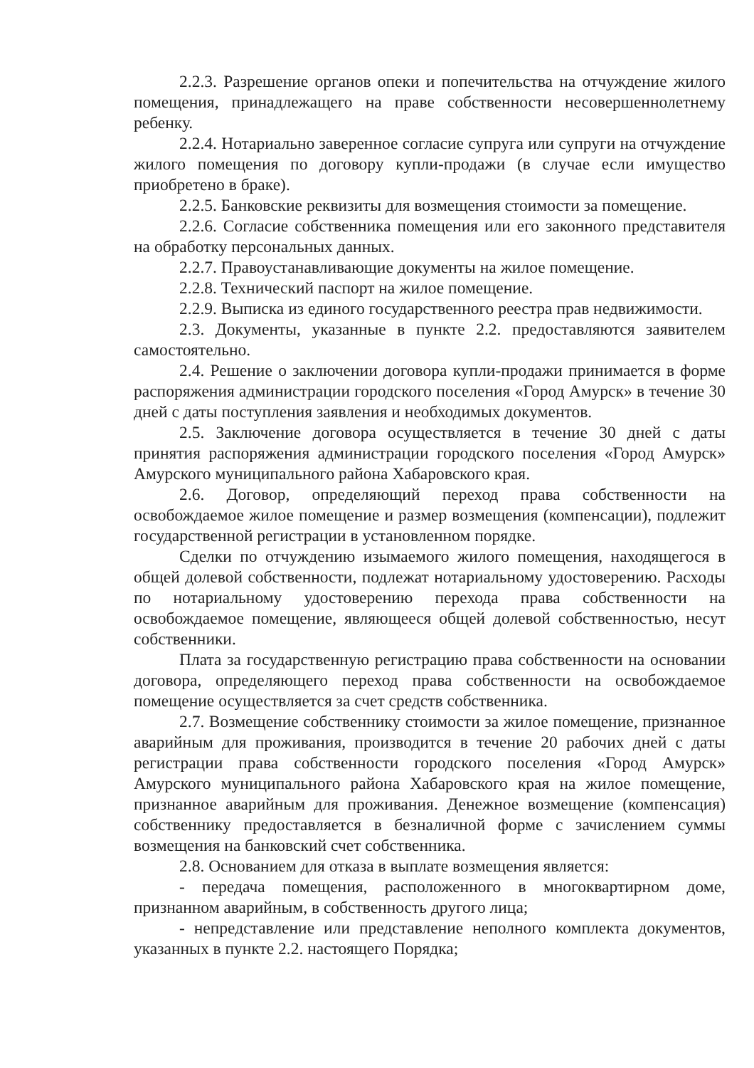2.2.3. Разрешение органов опеки и попечительства на отчуждение жилого помещения, принадлежащего на праве собственности несовершеннолетнему ребенку.
2.2.4. Нотариально заверенное согласие супруга или супруги на отчуждение жилого помещения по договору купли-продажи (в случае если имущество приобретено в браке).
2.2.5. Банковские реквизиты для возмещения стоимости за помещение.
2.2.6. Согласие собственника помещения или его законного представителя на обработку персональных данных.
2.2.7. Правоустанавливающие документы на жилое помещение.
2.2.8. Технический паспорт на жилое помещение.
2.2.9. Выписка из единого государственного реестра прав недвижимости.
2.3. Документы, указанные в пункте 2.2. предоставляются заявителем самостоятельно.
2.4. Решение о заключении договора купли-продажи принимается в форме распоряжения администрации городского поселения «Город Амурск» в течение 30 дней с даты поступления заявления и необходимых документов.
2.5. Заключение договора осуществляется в течение 30 дней с даты принятия распоряжения администрации городского поселения «Город Амурск» Амурского муниципального района Хабаровского края.
2.6. Договор, определяющий переход права собственности на освобождаемое жилое помещение и размер возмещения (компенсации), подлежит государственной регистрации в установленном порядке.
Сделки по отчуждению изымаемого жилого помещения, находящегося в общей долевой собственности, подлежат нотариальному удостоверению. Расходы по нотариальному удостоверению перехода права собственности на освобождаемое помещение, являющееся общей долевой собственностью, несут собственники.
Плата за государственную регистрацию права собственности на основании договора, определяющего переход права собственности на освобождаемое помещение осуществляется за счет средств собственника.
2.7. Возмещение собственнику стоимости за жилое помещение, признанное аварийным для проживания, производится в течение 20 рабочих дней с даты регистрации права собственности городского поселения «Город Амурск» Амурского муниципального района Хабаровского края на жилое помещение, признанное аварийным для проживания. Денежное возмещение (компенсация) собственнику предоставляется в безналичной форме с зачислением суммы возмещения на банковский счет собственника.
2.8. Основанием для отказа в выплате возмещения является:
- передача помещения, расположенного в многоквартирном доме, признанном аварийным, в собственность другого лица;
- непредставление или представление неполного комплекта документов, указанных в пункте 2.2. настоящего Порядка;